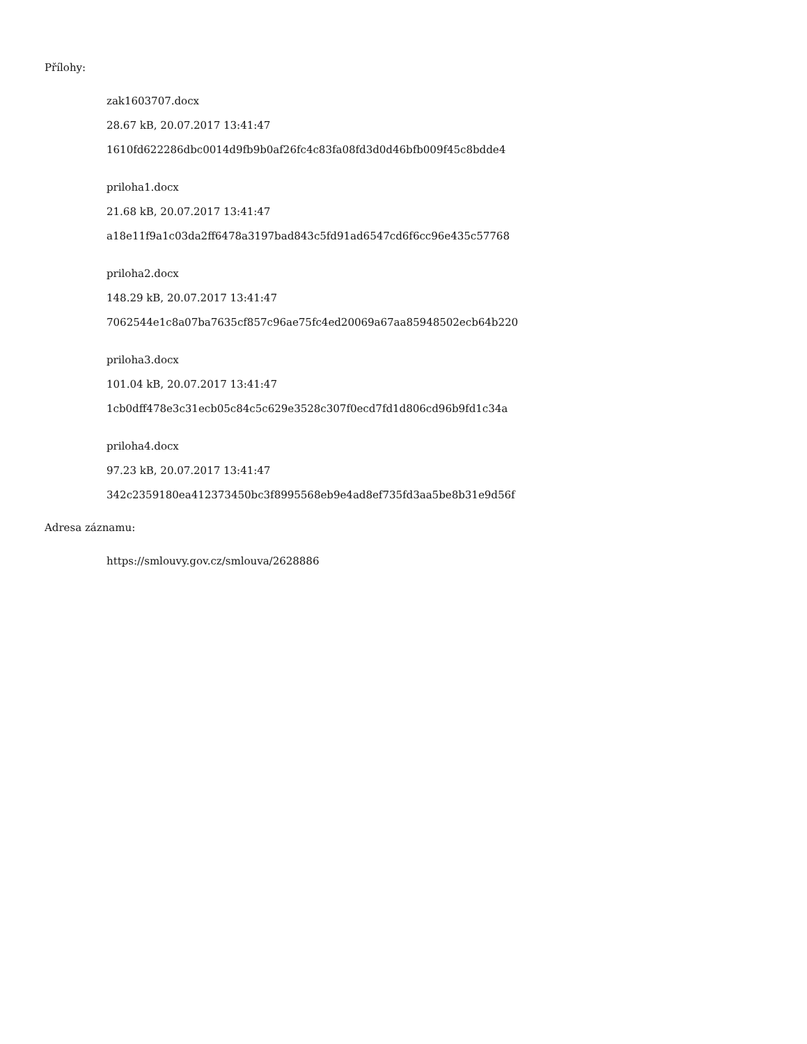Přílohy:
zak1603707.docx
28.67 kB, 20.07.2017 13:41:47
1610fd622286dbc0014d9fb9b0af26fc4c83fa08fd3d0d46bfb009f45c8bdde4
priloha1.docx
21.68 kB, 20.07.2017 13:41:47
a18e11f9a1c03da2ff6478a3197bad843c5fd91ad6547cd6f6cc96e435c57768
priloha2.docx
148.29 kB, 20.07.2017 13:41:47
7062544e1c8a07ba7635cf857c96ae75fc4ed20069a67aa85948502ecb64b220
priloha3.docx
101.04 kB, 20.07.2017 13:41:47
1cb0dff478e3c31ecb05c84c5c629e3528c307f0ecd7fd1d806cd96b9fd1c34a
priloha4.docx
97.23 kB, 20.07.2017 13:41:47
342c2359180ea412373450bc3f8995568eb9e4ad8ef735fd3aa5be8b31e9d56f
Adresa záznamu:
https://smlouvy.gov.cz/smlouva/2628886